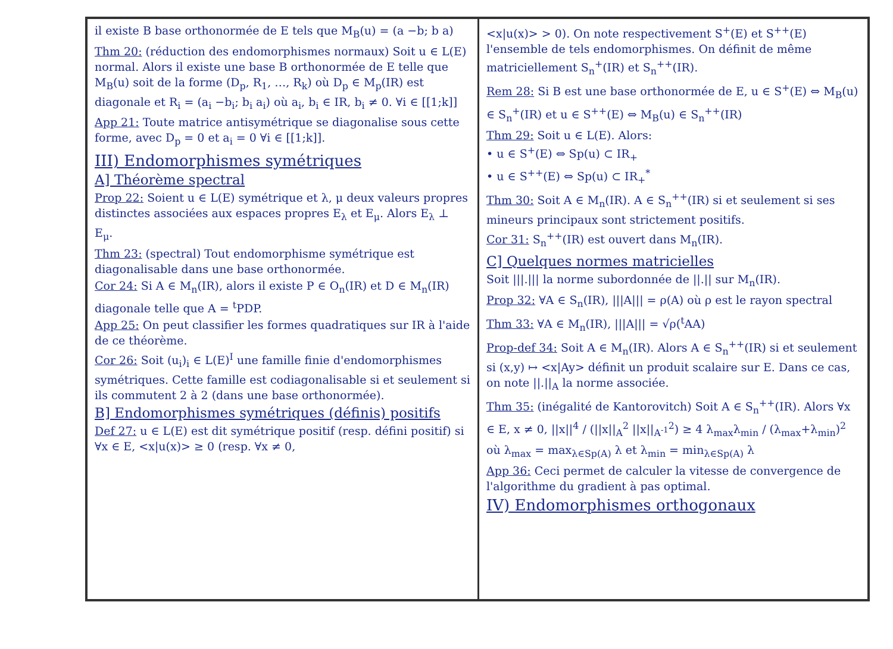il existe B base orthonormée de E tels que M<sub>B</sub>(u) = (a −b; b a)
Thm 20: (réduction des endomorphismes normaux) Soit u ∈ L(E) normal. Alors il existe une base B orthonormée de E telle que M<sub>B</sub>(u) soit de la forme (D<sub>p</sub>, R<sub>1</sub>, …, R<sub>k</sub>) où D<sub>p</sub> ∈ M<sub>p</sub>(IR) est diagonale et R<sub>i</sub> = (a<sub>i</sub> −b<sub>i</sub>; b<sub>i</sub> a<sub>i</sub>) où a<sub>i</sub>, b<sub>i</sub> ∈ IR, b<sub>i</sub> ≠ 0. ∀i ∈ [[1;k]]
App 21: Toute matrice antisymétrique se diagonalise sous cette forme, avec D<sub>p</sub> = 0 et a<sub>i</sub> = 0 ∀i ∈ [[1;k]].
III) Endomorphismes symétriques
A] Théorème spectral
Prop 22: Soient u ∈ L(E) symétrique et λ, μ deux valeurs propres distinctes associées aux espaces propres E<sub>λ</sub> et E<sub>μ</sub>. Alors E<sub>λ</sub> ⊥ E<sub>μ</sub>.
Thm 23: (spectral) Tout endomorphisme symétrique est diagonalisable dans une base orthonormée.
Cor 24: Si A ∈ M<sub>n</sub>(IR), alors il existe P ∈ O<sub>n</sub>(IR) et D ∈ M<sub>n</sub>(IR) diagonale telle que A = <sup>t</sup>PDP.
App 25: On peut classifier les formes quadratiques sur IR à l'aide de ce théorème.
Cor 26: Soit (u<sub>i</sub>)<sub>i</sub> ∈ L(E)<sup>I</sup> une famille finie d'endomorphismes symétriques. Cette famille est codiagonalisable si et seulement si ils commutent 2 à 2 (dans une base orthonormée).
B] Endomorphismes symétriques (définis) positifs
Def 27: u ∈ L(E) est dit symétrique positif (resp. défini positif) si ∀x ∈ E, <x|u(x)> ≥ 0 (resp. ∀x ≠ 0,
<x|u(x)> > 0). On note respectivement S<sup>+</sup>(E) et S<sup>++</sup>(E) l'ensemble de tels endomorphismes. On définit de même matriciellement S<sub>n</sub><sup>+</sup>(IR) et S<sub>n</sub><sup>++</sup>(IR).
Rem 28: Si B est une base orthonormée de E, u ∈ S<sup>+</sup>(E) ⇔ M<sub>B</sub>(u) ∈ S<sub>n</sub><sup>+</sup>(IR) et u ∈ S<sup>++</sup>(E) ⇔ M<sub>B</sub>(u) ∈ S<sub>n</sub><sup>++</sup>(IR)
Thm 29: Soit u ∈ L(E). Alors:
• u ∈ S<sup>+</sup>(E) ⇔ Sp(u) ⊂ IR<sub>+</sub>
• u ∈ S<sup>++</sup>(E) ⇔ Sp(u) ⊂ IR<sub>+</sub><sup>*</sup>
Thm 30: Soit A ∈ M<sub>n</sub>(IR). A ∈ S<sub>n</sub><sup>++</sup>(IR) si et seulement si ses mineurs principaux sont strictement positifs.
Cor 31: S<sub>n</sub><sup>++</sup>(IR) est ouvert dans M<sub>n</sub>(IR).
C] Quelques normes matricielles
Soit |||.||| la norme subordonnée de ||.|| sur M<sub>n</sub>(IR).
Prop 32: ∀A ∈ S<sub>n</sub>(IR), |||A||| = ρ(A) où ρ est le rayon spectral
Thm 33: ∀A ∈ M<sub>n</sub>(IR), |||A||| = √ρ(<sup>t</sup>AA)
Prop-def 34: Soit A ∈ M<sub>n</sub>(IR). Alors A ∈ S<sub>n</sub><sup>++</sup>(IR) si et seulement si (x,y) ↦ <x|Ay> définit un produit scalaire sur E. Dans ce cas, on note ||.||<sub>A</sub> la norme associée.
Thm 35: (inégalité de Kantorovitch) Soit A ∈ S<sub>n</sub><sup>++</sup>(IR). Alors ∀x ∈ E, x ≠ 0, ||x||<sup>4</sup> / (||x||<sub>A</sub><sup>2</sup> ||x||<sub>A<sup>-1</sup></sub><sup>2</sup>) ≥ 4 λ<sub>max</sub>λ<sub>min</sub> / (λ<sub>max</sub>+λ<sub>min</sub>)<sup>2</sup>
où λ<sub>max</sub> = max<sub>λ∈Sp(A)</sub> λ et λ<sub>min</sub> = min<sub>λ∈Sp(A)</sub> λ
App 36: Ceci permet de calculer la vitesse de convergence de l'algorithme du gradient à pas optimal.
IV) Endomorphismes orthogonaux